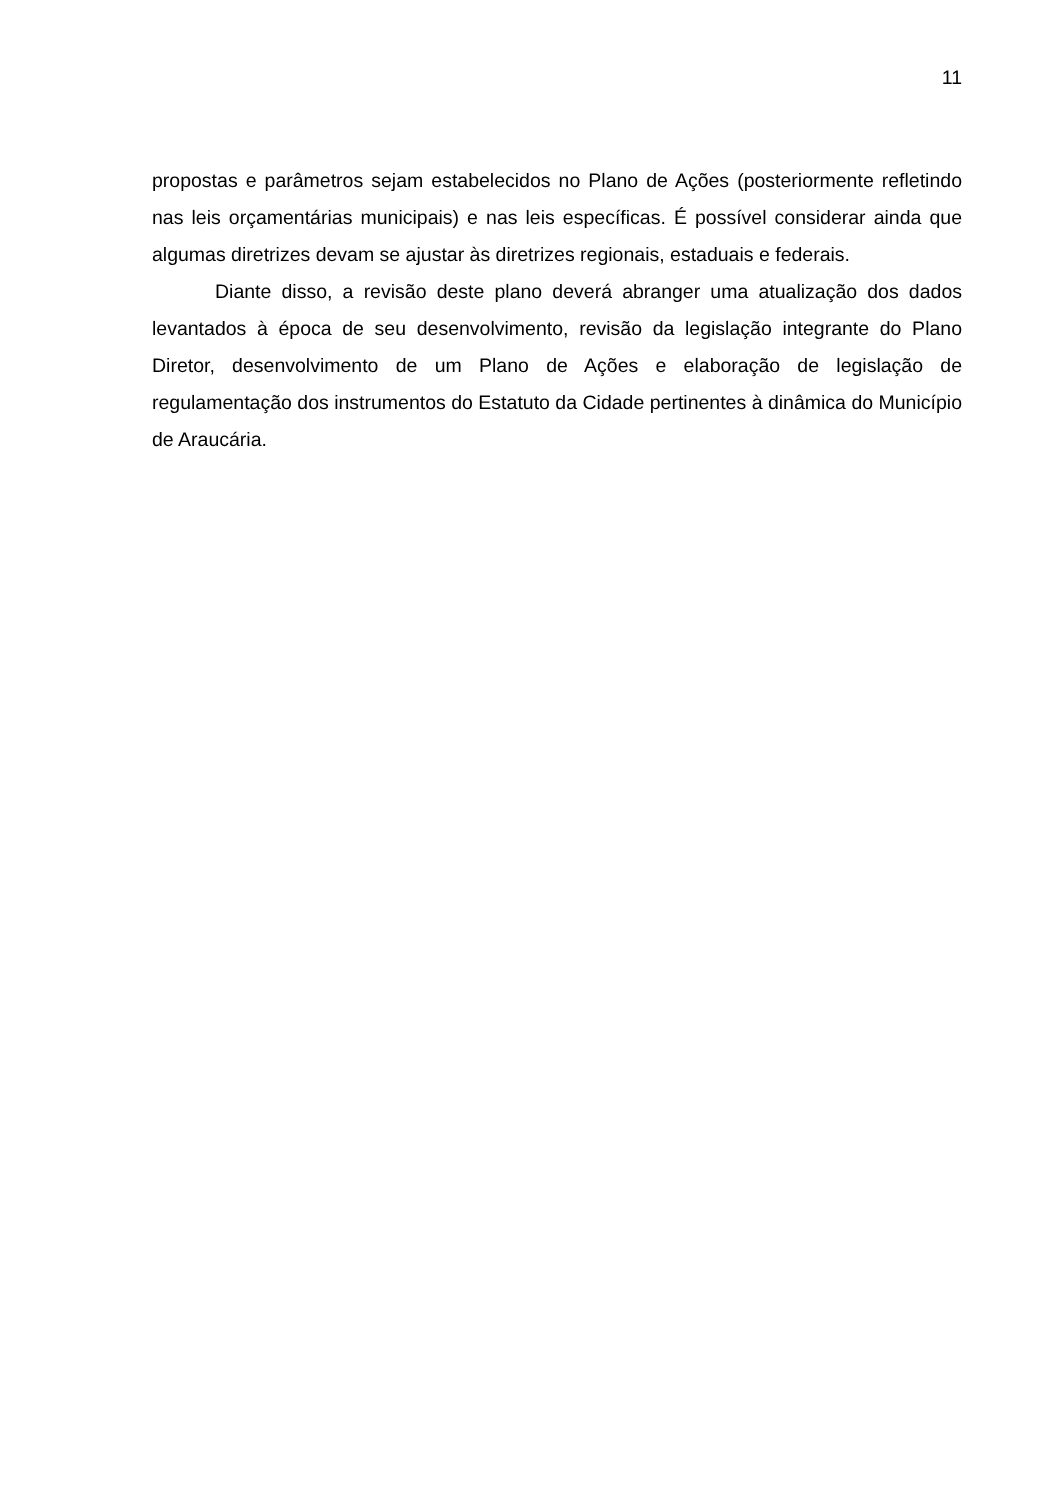11
propostas e parâmetros sejam estabelecidos no Plano de Ações (posteriormente refletindo nas leis orçamentárias municipais) e nas leis específicas. É possível considerar ainda que algumas diretrizes devam se ajustar às diretrizes regionais, estaduais e federais.
Diante disso, a revisão deste plano deverá abranger uma atualização dos dados levantados à época de seu desenvolvimento, revisão da legislação integrante do Plano Diretor, desenvolvimento de um Plano de Ações e elaboração de legislação de regulamentação dos instrumentos do Estatuto da Cidade pertinentes à dinâmica do Município de Araucária.